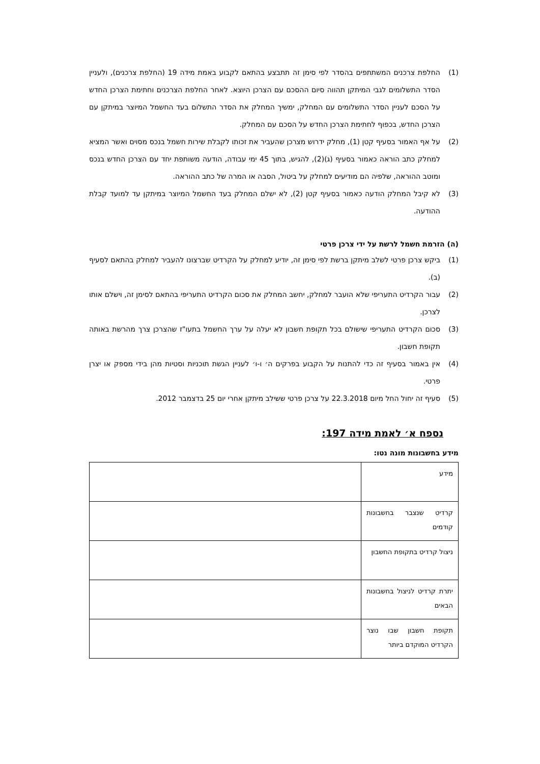(1) החלפת צרכנים המשתתפים בהסדר לפי סימן זה תתבצע בהתאם לקבוע באמת מידה 19 (החלפת צרכנים), ולעניין הסדר התשלומים לגבי המיתקן תהווה סיום ההסכם עם הצרכן היוצא. לאחר החלפת הצרכנים וחתימת הצרכן החדש על הסכם לעניין הסדר התשלומים עם המחלק, ימשיך המחלק את הסדר התשלום בעד החשמל המיוצר במיתקן עם הצרכן החדש, בכפוף לחתימת הצרכן החדש על הסכם עם המחלק.
(2) על אף האמור בסעיף קטן (1), מחלק ידרוש מצרכן שהעביר את זכותו לקבלת שירות חשמל בנכס מסוים ואשר המציא למחלק כתב הוראה כאמור בסעיף (ג)(2), להגיש, בתוך 45 ימי עבודה, הודעה משותפת יחד עם הצרכן החדש בנכס ומוטב ההוראה, שלפיה הם מודיעים למחלק על ביטול, הסבה או המרה של כתב ההוראה.
(3) לא קיבל המחלק הודעה כאמור בסעיף קטן (2), לא ישלם המחלק בעד החשמל המיוצר במיתקן עד למועד קבלת ההודעה.
(ה) הזרמת חשמל לרשת על ידי צרכן פרטי
(1) ביקש צרכן פרטי לשלב מיתקן ברשת לפי סימן זה, יודיע למחלק על הקרדיט שברצונו להעביר למחלק בהתאם לסעיף (ב).
(2) עבור הקרדיט התעריפי שלא הועבר למחלק, יחשב המחלק את סכום הקרדיט התעריפי בהתאם לסימן זה, וישלם אותו לצרכן.
(3) סכום הקרדיט התעריפי שישולם בכל תקופת חשבון לא יעלה על ערך החשמל בתעו"ז שהצרכן צרך מהרשת באותה תקופת חשבון.
(4) אין באמור בסעיף זה כדי להתנות על הקבוע בפרקים ה׳ ו-ו׳ לעניין הגשת תוכניות וסטיות מהן בידי מספק או יצרן פרטי.
(5) סעיף זה יחול החל מיום 22.3.2018 על צרכן פרטי ששילב מיתקן אחרי יום 25 בדצמבר 2012.
נספח א׳ לאמת מידה 197:
מידע בחשבונות מונה נטו:
| מידע | |
| קרדיט שנצבר בחשבונות קודמים | |
| ניצול קרדיט בתקופת החשבון | |
| יתרת קרדיט לניצול בחשבונות הבאים | |
| תקופת חשבון שבו נוצר הקרדיט המוקדם ביותר | |